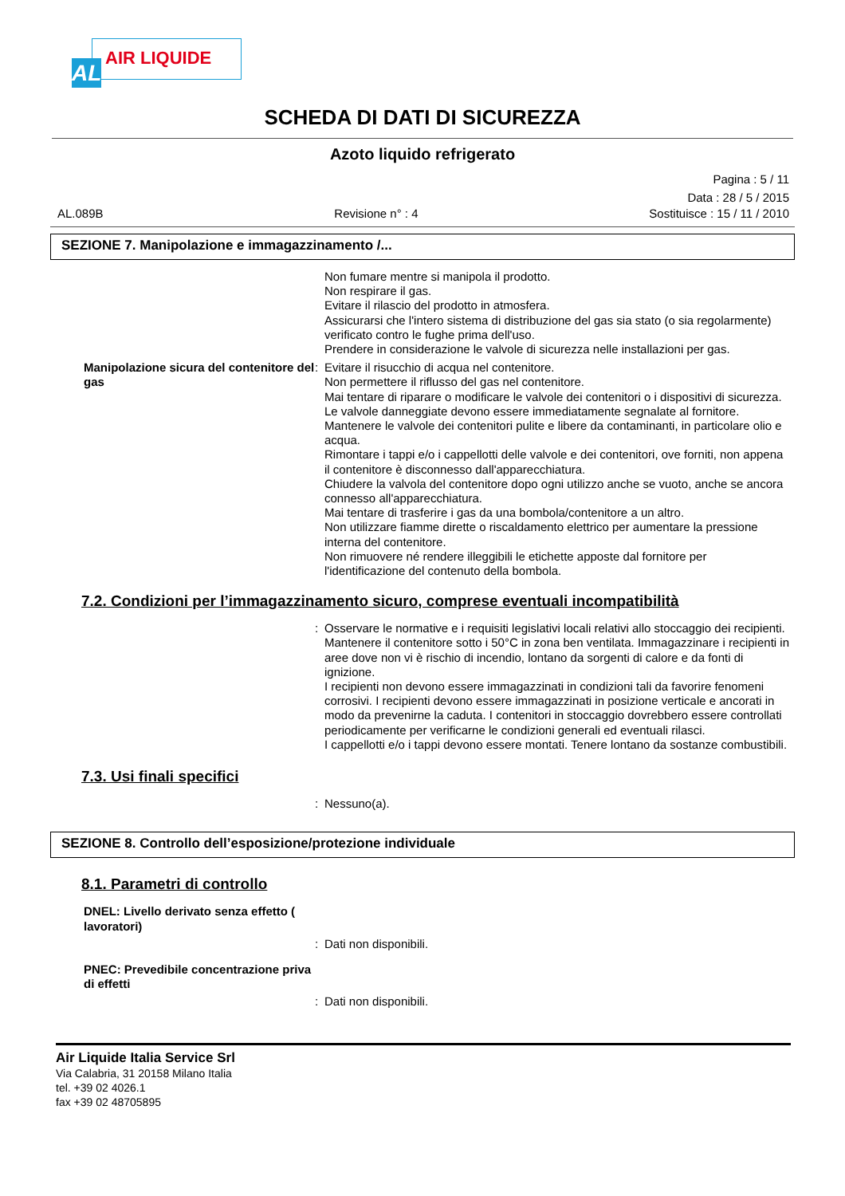AL AIR LIQUIDE
SCHEDA DI DATI DI SICUREZZA
Azoto liquido refrigerato
Pagina : 5 / 11
Data : 28 / 5 / 2015
AL.089B Revisione n° : 4 Sostituisce : 15 / 11 / 2010
SEZIONE 7. Manipolazione e immagazzinamento /...
Non fumare mentre si manipola il prodotto.
Non respirare il gas.
Evitare il rilascio del prodotto in atmosfera.
Assicurarsi che l'intero sistema di distribuzione del gas sia stato (o sia regolarmente) verificato contro le fughe prima dell'uso.
Prendere in considerazione le valvole di sicurezza nelle installazioni per gas.
Manipolazione sicura del contenitore del gas
: Evitare il risucchio di acqua nel contenitore.
Non permettere il riflusso del gas nel contenitore.
Mai tentare di riparare o modificare le valvole dei contenitori o i dispositivi di sicurezza.
Le valvole danneggiate devono essere immediatamente segnalate al fornitore.
Mantenere le valvole dei contenitori pulite e libere da contaminanti, in particolare olio e acqua.
Rimontare i tappi e/o i cappellotti delle valvole e dei contenitori, ove forniti, non appena il contenitore è disconnesso dall'apparecchiatura.
Chiudere la valvola del contenitore dopo ogni utilizzo anche se vuoto, anche se ancora connesso all'apparecchiatura.
Mai tentare di trasferire i gas da una bombola/contenitore a un altro.
Non utilizzare fiamme dirette o riscaldamento elettrico per aumentare la pressione interna del contenitore.
Non rimuovere né rendere illeggibili le etichette apposte dal fornitore per l'identificazione del contenuto della bombola.
7.2. Condizioni per l’immagazzinamento sicuro, comprese eventuali incompatibilità
: Osservare le normative e i requisiti legislativi locali relativi allo stoccaggio dei recipienti.
Mantenere il contenitore sotto i 50°C in zona ben ventilata. Immagazzinare i recipienti in aree dove non vi è rischio di incendio, lontano da sorgenti di calore e da fonti di ignizione.
I recipienti non devono essere immagazzinati in condizioni tali da favorire fenomeni corrosivi. I recipienti devono essere immagazzinati in posizione verticale e ancorati in modo da prevenirne la caduta. I contenitori in stoccaggio dovrebbero essere controllati periodicamente per verificarne le condizioni generali ed eventuali rilasci.
I cappellotti e/o i tappi devono essere montati. Tenere lontano da sostanze combustibili.
7.3. Usi finali specifici
: Nessuno(a).
SEZIONE 8. Controllo dell’esposizione/protezione individuale
8.1. Parametri di controllo
DNEL: Livello derivato senza effetto ( lavoratori)
: Dati non disponibili.
PNEC: Prevedibile concentrazione priva di effetti
: Dati non disponibili.
Air Liquide Italia Service Srl
Via Calabria, 31 20158 Milano Italia
tel. +39 02 4026.1
fax +39 02 48705895